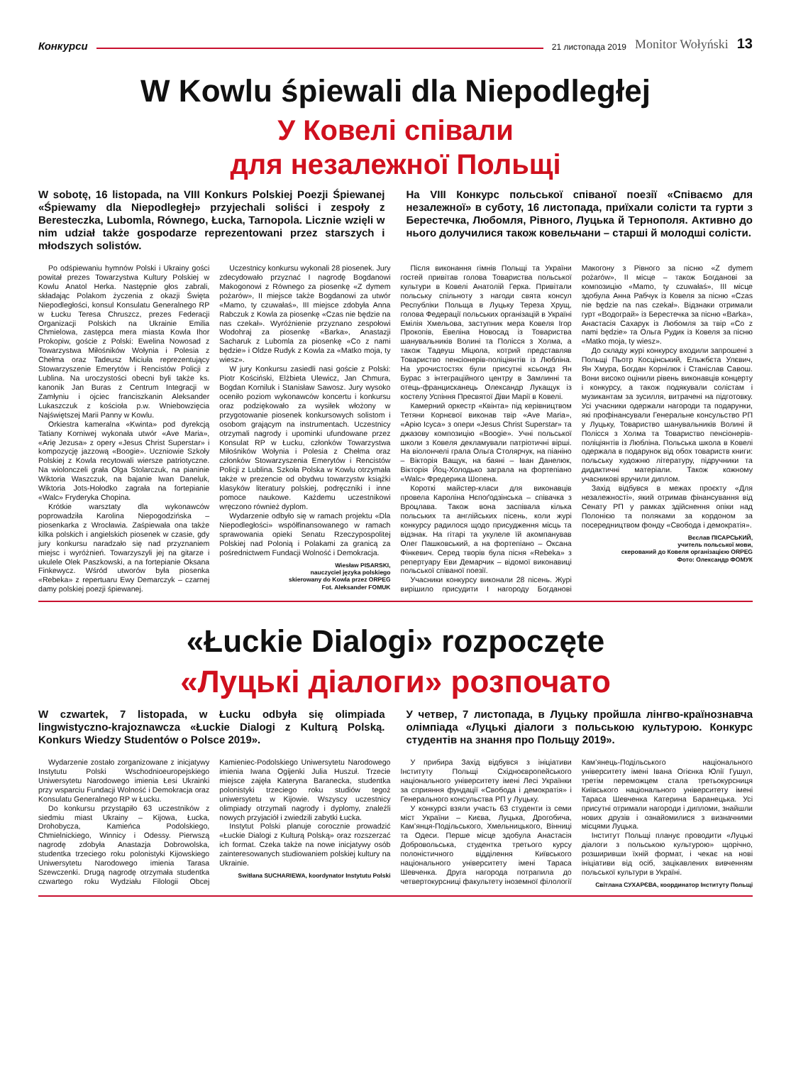Конкурси 21 листопада 2019 Monitor Wołyński 13
W Kowlu śpiewali dla Niepodległej
У Ковелі співали
для незалежної Польщі
W sobotę, 16 listopada, na VIII Konkurs Polskiej Poezji Śpiewanej «Śpiewamy dla Niepodległej» przyjechali soliści i zespoły z Beresteczka, Lubomla, Równego, Łucka, Tarnopola. Licznie wzięli w nim udział także gospodarze reprezentowani przez starszych i młodszych solistów.
На VIII Конкурс польської співаної поезії «Співаємо для незалежної» в суботу, 16 листопада, приїхали солісти та гурти з Берестечка, Любомля, Рівного, Луцька й Тернополя. Активно до нього долучилися також ковельчани – старші й молодші солісти.
Po odśpiewaniu hymnów Polski i Ukrainy gości powitał prezes Towarzystwa Kultury Polskiej w Kowlu Anatol Herka. Następnie głos zabrali, składając Polakom życzenia z okazji Święta Niepodległości, konsul Konsulatu Generalnego RP w Łucku Teresa Chruszcz, prezes Federacji Organizacji Polskich na Ukrainie Emilia Chmielowa, zastępca mera miasta Kowla Ihor Prokopiw, goście z Polski: Ewelina Nowosad z Towarzystwa Miłośników Wołynia i Polesia z Chełma oraz Tadeusz Miciuła reprezentujący Stowarzyszenie Emerytów i Rencistów Policji z Lublina. Na uroczystości obecni byli także ks. kanonik Jan Buras z Centrum Integracji w Zamłyniu i ojciec franciszkanin Aleksander Lukaszczuk z kościoła p.w. Wniebowzięcia Najświętszej Marii Panny w Kowlu.
Orkiestra kameralna «Kwinta» pod dyrekcją Tatiany Korniwej wykonała utwór «Ave Maria», «Arię Jezusa» z opery «Jesus Christ Superstar» i kompozycję jazzową «Boogie». Uczniowie Szkoły Polskiej z Kowla recytowali wiersze patriotyczne. Na wiolonczeli grała Olga Stolarczuk, na pianinie Wiktoria Waszczuk, na bajanie Iwan Daneluk, Wiktoria Jots-Hołodko zagrała na fortepianie «Walc» Fryderyka Chopina.
Krótkie warsztaty dla wykonawców poprowadziła Karolina Niepogodzińska – piosenkarka z Wrocławia. Zaśpiewała ona także kilka polskich i angielskich piosenek w czasie, gdy jury konkursu naradzało się nad przyznaniem miejsc i wyróżnień. Towarzyszyli jej na gitarze i ukulele Olek Paszkowski, a na fortepianie Oksana Finkewycz. Wśród utworów była piosenka «Rebeka» z repertuaru Ewy Demarczyk – czarnej damy polskiej poezji śpiewanej.
Uczestnicy konkursu wykonali 28 piosenek. Jury zdecydowało przyznać I nagrodę Bogdanowi Makogonowi z Równego za piosenkę «Z dymem pożarów», II miejsce także Bogdanowi za utwór «Mamo, ty czuwałaś», III miejsce zdobyła Anna Rabczuk z Kowla za piosenkę «Czas nie będzie na nas czekał». Wyróżnienie przyznano zespołowi Wodohraj za piosenkę «Barka», Anastazji Sacharuk z Lubomla za piosenkę «Co z nami będzie» i Oldze Rudyk z Kowla za «Matko moja, ty wiesz».
W jury Konkursu zasiedli nasi goście z Polski: Piotr Kościński, Elżbieta Ulewicz, Jan Chmura, Bogdan Korniluk i Stanisław Sawosz. Jury wysoko oceniło poziom wykonawców koncertu i konkursu oraz podziękowało za wysiłek włożony w przygotowanie piosenek konkursowych solistom i osobom grającym na instrumentach. Uczestnicy otrzymali nagrody i upominki ufundowane przez Konsulat RP w Łucku, członków Towarzystwa Miłośników Wołynia i Polesia z Chełma oraz członków Stowarzyszenia Emerytów i Rencistów Policji z Lublina. Szkoła Polska w Kowlu otrzymała także w prezencie od obydwu towarzystw książki klasyków literatury polskiej, podręczniki i inne pomoce naukowe. Każdemu uczestnikowi wręczono również dyplom.
Wydarzenie odbyło się w ramach projektu «Dla Niepodległości» współfinansowanego w ramach sprawowania opieki Senatu Rzeczypospolitej Polskiej nad Polonią i Polakami za granicą za pośrednictwem Fundacji Wolność i Demokracja.
Wiesław PISARSKI,
nauczyciel języka polskiego
skierowany do Kowla przez ORPEG
Fot. Aleksander FOMUK
Після виконання гімнів Польщі та України гостей привітав голова Товариства польської культури в Ковелі Анатолій Герка. Привітали польську спільноту з нагоди свята консул Республіки Польща в Луцьку Тереза Хрущ, голова Федерації польських організацій в Україні Емілія Хмельова, заступник мера Ковеля Ігор Прокопів, Евеліна Новосад із Товариства шанувальників Волині та Полісся з Холма, а також Тадеуш Міцюла, котрий представляв Товариство пенсіонерів-поліціянтів із Любліна. На урочистостях були присутні ксьондз Ян Бурас з інтеграційного центру в Замлинні та отець-францисканець Олександр Лукащук із костелу Успіння Пресвятої Діви Марії в Ковелі.
Камерний оркестр «Квінта» під керівництвом Тетяни Корнєвої виконав твір «Ave Maria», «Арію Ісуса» з опери «Jesus Christ Superstar» та джазову композицію «Boogie». Учні польської школи з Ковеля декламували патріотичні вірші. На віолончелі грала Ольга Столярчук, на піаніно – Вікторія Ващук, на баяні – Іван Данелюк, Вікторія Йоц-Холодько заграла на фортепіано «Walc» Фредерика Шопена.
Короткі майстер-класи для виконавців провела Кароліна Нєпоґодзінська – співачка з Вроцлава. Також вона заспівала кілька польських та англійських пісень, коли журі конкурсу радилося щодо присудження місць та відзнак. На гітарі та укулеле їй акомпанував Олег Пашковський, а на фортепіано – Оксана Фінкевич. Серед творів була пісня «Rebeka» з репертуару Еви Демарчик – відомої виконавиці польської співаної поезії.
Учасники конкурсу виконали 28 пісень. Журі вирішило присудити I нагороду Богданові Макогону з Рівного за пісню «Z dymem pożarów», II місце – також Богданові за композицію «Mamo, ty czuwałaś», III місце здобула Анна Рабчук із Ковеля за пісню «Czas nie będzie na nas czekał». Відзнаки отримали гурт «Водограй» із Берестечка за пісню «Barka», Анастасія Сахарук із Любомля за твір «Co z nami będzie» та Ольга Рудик із Ковеля за пісню «Matko moja, ty wiesz».
До складу журі конкурсу входили запрошені з Польщі Пьотр Косцінський, Ельжбєта Улєвич, Ян Хмура, Богдан Корнілюк і Станіслав Савош. Вони високо оцінили рівень виконавців концерту і конкурсу, а також подякували солістам і музикантам за зусилля, витрачені на підготовку. Усі учасники одержали нагороди та подарунки, які профінансували Генеральне консульство РП у Луцьку, Товариство шанувальників Волині й Полісся з Холма та Товариство пенсіонерів-поліціянтів із Любліна. Польська школа в Ковелі одержала в подарунок від обох товариств книги: польську художню літературу, підручники та дидактичні матеріали. Також кожному учасникові вручили диплом.
Захід відбувся в межах проєкту «Для незалежності», який отримав фінансування від Сенату РП у рамках здійснення опіки над Полонією та поляками за кордоном за посередництвом фонду «Свобода і демократія».
Вєслав ПІСАРСЬКИЙ,
учитель польської мови,
скерований до Ковеля організацією ORPEG
Фото: Олександр ФОМУК
«Łuckie Dialogi» rozpoczęte
«Луцькі діалоги» розпочато
W czwartek, 7 listopada, w Łucku odbyła się olimpiada lingwistyczno-krajoznawcza «Łuckie Dialogi z Kulturą Polską. Konkurs Wiedzy Studentów o Polsce 2019».
У четвер, 7 листопада, в Луцьку пройшла лінгво-країнознавча олімпіада «Луцькі діалоги з польською культурою. Конкурс студентів на знання про Польщу 2019».
Wydarzenie zostało zorganizowane z inicjatywy Instytutu Polski Wschodnioeuropejskiego Uniwersytetu Narodowego imienia Łesi Ukrainki przy wsparciu Fundacji Wolność i Demokracja oraz Konsulatu Generalnego RP w Łucku.
Do konkursu przystąpiło 63 uczestników z siedmiu miast Ukrainy – Kijowa, Łucka, Drohobycza, Kamieńca Podolskiego, Chmielnickiego, Winnicy i Odessy. Pierwszą nagrodę zdobyła Anastazja Dobrowolska, studentka trzeciego roku polonistyki Kijowskiego Uniwersytetu Narodowego imienia Tarasa Szewczenki. Drugą nagrodę otrzymała studentka czwartego roku Wydziału Filologii Obcej Kamieniec-Podolskiego Uniwersytetu Narodowego imienia Iwana Ogijenki Julia Huszuł. Trzecie miejsce zajęła Kateryna Baranecka, studentka polonistyki trzeciego roku studiów tegoż uniwersytetu w Kijowie. Wszyscy uczestnicy olimpiady otrzymali nagrody i dyplomy, znaleźli nowych przyjaciół i zwiedzili zabytki Łucka.
Instytut Polski planuje corocznie prowadzić «Łuckie Dialogi z Kulturą Polską» oraz rozszerzać ich format. Czeka także na nowe inicjatywy osób zainteresowanych studiowaniem polskiej kultury na Ukrainie.
Switłana SUCHARIEWA, koordynator Instytutu Polski
У прибира Захід відбувся з ініціативи Інституту Польщі Східноєвропейського національного університету імені Лесі Українки за сприяння фундації «Свобода і демократія» і Генерального консульства РП у Луцьку.
У конкурсі взяли участь 63 студенти із семи міст України – Києва, Луцька, Дрогобича, Кам’янця-Подільського, Хмельницького, Вінниці та Одеси. Перше місце здобула Анастасія Добровольська, студентка третього курсу полоністичного відділення Київського національного університету імені Тараса Шевченка. Друга нагорода потрапила до четвертокурсниці факультету іноземної філології Кам’янець-Подільського національного університету імені Івана Огієнка Юлії Гушул, третім переможцем стала третьокурсниця Київського національного університету імені Тараса Шевченка Катерина Баранецька. Усі присутні отримали нагороди і дипломи, знайшли нових друзів і ознайомилися з визначними місцями Луцька.
Інститут Польщі планує проводити «Луцькі діалоги з польською культурою» щорічно, розширивши їхній формат, і чекає на нові ініціативи від осіб, зацікавлених вивченням польської культури в Україні.
Світлана СУХАРЄВА, координатор Інституту Польщі